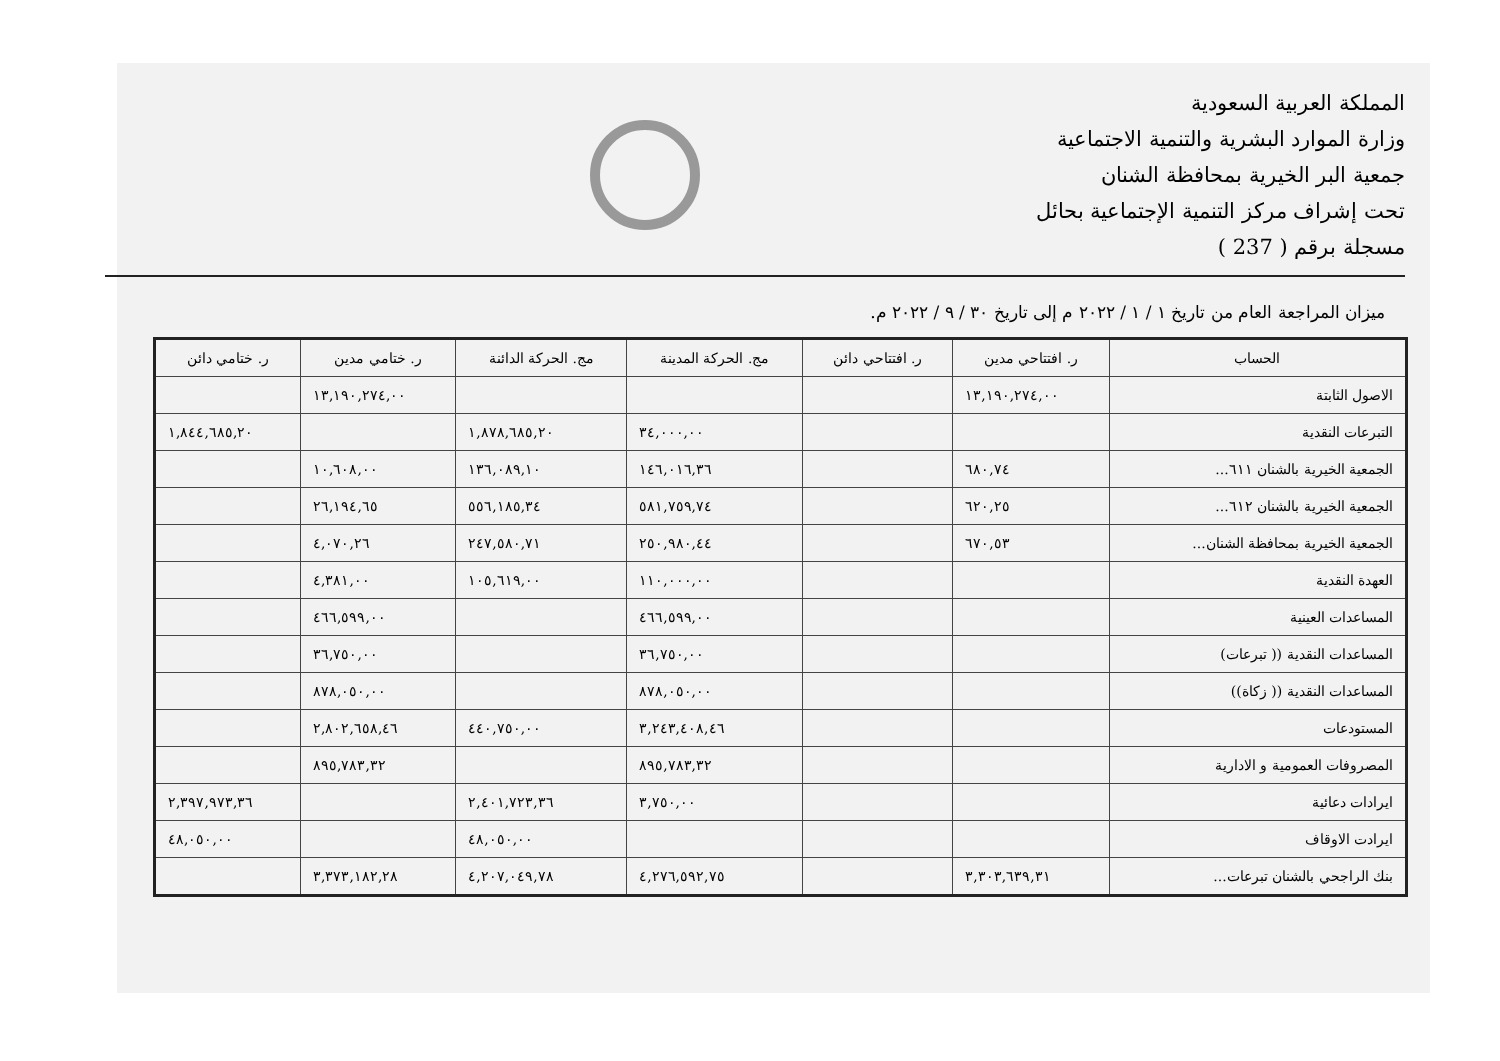المملكة العربية السعودية
وزارة الموارد البشرية والتنمية الاجتماعية
جمعية البر الخيرية بمحافظة الشنان
تحت إشراف مركز التنمية الإجتماعية بحائل
مسجلة برقم ( 237 )
ميزان المراجعة العام من تاريخ ١ / ١ / ٢٠٢٢ م إلى تاريخ ٣٠ / ٩ / ٢٠٢٢ م.
| الحساب | ر. افتتاحي مدين | ر. افتتاحي دائن | مج. الحركة المدينة | مج. الحركة الدائنة | ر. ختامي مدين | ر. ختامي دائن |
| --- | --- | --- | --- | --- | --- | --- |
| الاصول الثابتة | ١٣,١٩٠,٢٧٤,٠٠ | | | | ١٣,١٩٠,٢٧٤,٠٠ | |
| التبرعات النقدية | | | ٣٤,٠٠٠,٠٠ | ١,٨٧٨,٦٨٥,٢٠ | | ١,٨٤٤,٦٨٥,٢٠ |
| الجمعية الخيرية بالشنان ٦١١... | ٦٨٠,٧٤ | | ١٤٦,٠١٦,٣٦ | ١٣٦,٠٨٩,١٠ | ١٠,٦٠٨,٠٠ | |
| الجمعية الخيرية بالشنان ٦١٢... | ٦٢٠,٢٥ | | ٥٨١,٧٥٩,٧٤ | ٥٥٦,١٨٥,٣٤ | ٢٦,١٩٤,٦٥ | |
| الجمعية الخيرية بمحافظة الشنان... | ٦٧٠,٥٣ | | ٢٥٠,٩٨٠,٤٤ | ٢٤٧,٥٨٠,٧١ | ٤,٠٧٠,٢٦ | |
| العهدة النقدية | | | ١١٠,٠٠٠,٠٠ | ١٠٥,٦١٩,٠٠ | ٤,٣٨١,٠٠ | |
| المساعدات العينية | | | ٤٦٦,٥٩٩,٠٠ | | ٤٦٦,٥٩٩,٠٠ | |
| المساعدات النقدية (( تبرعات) | | | ٣٦,٧٥٠,٠٠ | | ٣٦,٧٥٠,٠٠ | |
| المساعدات النقدية (( زكاة)) | | | ٨٧٨,٠٥٠,٠٠ | | ٨٧٨,٠٥٠,٠٠ | |
| المستودعات | | | ٣,٢٤٣,٤٠٨,٤٦ | ٤٤٠,٧٥٠,٠٠ | ٢,٨٠٢,٦٥٨,٤٦ | |
| المصروفات العمومية و الادارية | | | ٨٩٥,٧٨٣,٣٢ | | ٨٩٥,٧٨٣,٣٢ | |
| ايرادات دعائية | | | ٣,٧٥٠,٠٠ | ٢,٤٠١,٧٢٣,٣٦ | | ٢,٣٩٧,٩٧٣,٣٦ |
| ايرادت الاوقاف | | | | ٤٨,٠٥٠,٠٠ | | ٤٨,٠٥٠,٠٠ |
| بنك الراجحي بالشنان تبرعات... | ٣,٣٠٣,٦٣٩,٣١ | | ٤,٢٧٦,٥٩٢,٧٥ | ٤,٢٠٧,٠٤٩,٧٨ | ٣,٣٧٣,١٨٢,٢٨ | |